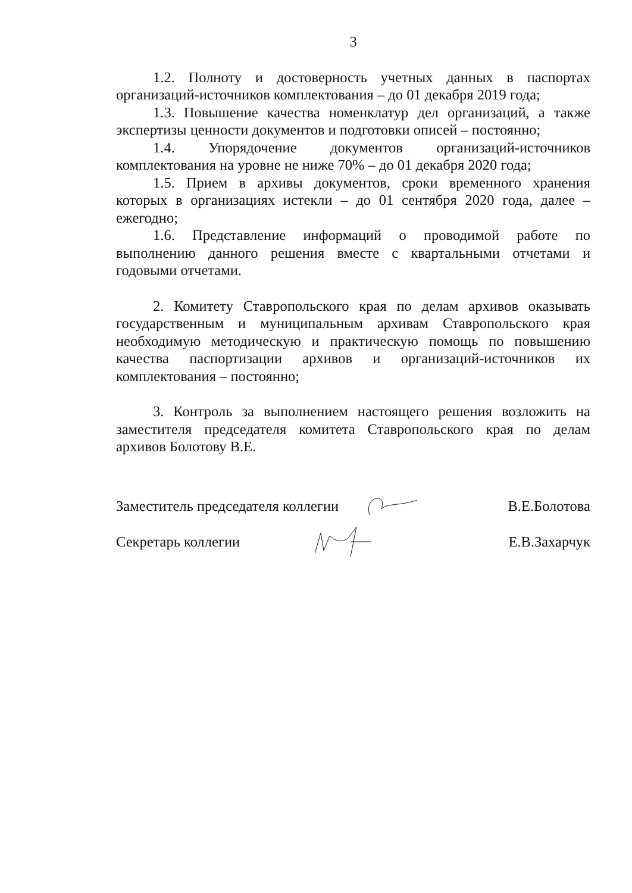3
1.2. Полноту и достоверность учетных данных в паспортах организаций-источников комплектования – до 01 декабря 2019 года;
1.3. Повышение качества номенклатур дел организаций, а также экспертизы ценности документов и подготовки описей – постоянно;
1.4. Упорядочение документов организаций-источников комплектования на уровне не ниже 70% – до 01 декабря 2020 года;
1.5. Прием в архивы документов, сроки временного хранения которых в организациях истекли – до 01 сентября 2020 года, далее – ежегодно;
1.6. Представление информаций о проводимой работе по выполнению данного решения вместе с квартальными отчетами и годовыми отчетами.
2. Комитету Ставропольского края по делам архивов оказывать государственным и муниципальным архивам Ставропольского края необходимую методическую и практическую помощь по повышению качества паспортизации архивов и организаций-источников их комплектования – постоянно;
3. Контроль за выполнением настоящего решения возложить на заместителя председателя комитета Ставропольского края по делам архивов Болотову В.Е.
Заместитель председателя коллегии В.Е.Болотова
Секретарь коллегии Е.В.Захарчук